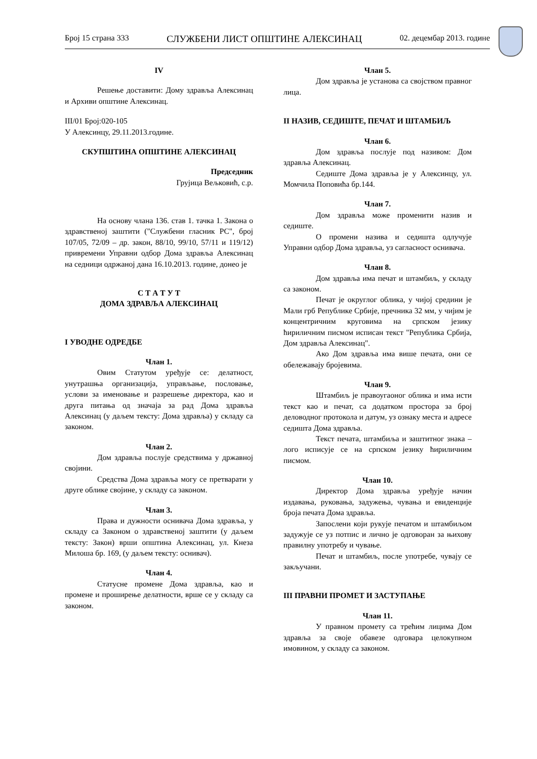Број 15 страна 333 СЛУЖБЕНИ ЛИСТ ОПШТИНЕ АЛЕКСИНАЦ 02. децембар 2013. године
IV
Решење доставити: Дому здравља Алексинац и Архиви општине Алексинац.
III/01 Број:020-105
У Алексинцу, 29.11.2013.године.
СКУПШТИНА ОПШТИНЕ АЛЕКСИНАЦ
Председник
Грујица Вељковић, с.р.
На основу члана 136. став 1. тачка 1. Закона о здравственој заштити ("Службени гласник РС", број 107/05, 72/09 – др. закон, 88/10, 99/10, 57/11 и 119/12) привремени Управни одбор Дома здравља Алексинац на седници одржаној дана 16.10.2013. године, донео је
С Т А Т У Т
ДОМА ЗДРАВЉА АЛЕКСИНАЦ
I УВОДНЕ ОДРЕДБЕ
Члан 1.
Овим Статутом уређује се: делатност, унутрашња организација, управљање, пословање, услови за именовање и разрешење директора, као и друга питања од значаја за рад Дома здравља Алексинац (у даљем тексту: Дома здравља) у складу са законом.
Члан 2.
Дом здравља послује средствима у државној својини.
Средства Дома здравља могу се претварати у друге облике својине, у складу са законом.
Члан 3.
Права и дужности оснивача Дома здравља, у складу са Законом о здравственој заштити (у даљем тексту: Закон) врши општина Алексинац, ул. Кнеза Милоша бр. 169, (у даљем тексту: оснивач).
Члан 4.
Статусне промене Дома здравља, као и промене и проширење делатности, врше се у складу са законом.
Члан 5.
Дом здравља је установа са својством правног лица.
II НАЗИВ, СЕДИШТЕ, ПЕЧАТ И ШТАМБИЉ
Члан 6.
Дом здравља послује под називом: Дом здравља Алексинац.
Седиште Дома здравља је у Алексинцу, ул. Момчила Поповића бр.144.
Члан 7.
Дом здравља може променити назив и седиште.
О промени назива и седишта одлучује Управни одбор Дома здравља, уз сагласност оснивача.
Члан 8.
Дом здравља има печат и штамбиљ, у складу са законом.
Печат је округлог облика, у чијој средини је Мали грб Републике Србије, пречника 32 мм, у чијим је концентричним круговима на српском језику ћириличним писмом исписан текст "Република Србија, Дом здравља Алексинац".
Ако Дом здравља има више печата, они се обележавају бројевима.
Члан 9.
Штамбиљ је правоугаоног облика и има исти текст као и печат, са додатком простора за број деловодног протокола и датум, уз ознаку места и адресе седишта Дома здравља.
Текст печата, штамбиља и заштитног знака – лого исписује се на српском језику ћириличним писмом.
Члан 10.
Директор Дома здравља уређује начин издавања, руковања, задужења, чувања и евиденције броја печата Дома здравља.
Запослени који рукује печатом и штамбиљом задужује се уз потпис и лично је одговоран за њихову правилну употребу и чување.
Печат и штамбиљ, после употребе, чувају се закључани.
III ПРАВНИ ПРОМЕТ И ЗАСТУПАЊЕ
Члан 11.
У правном промету са трећим лицима Дом здравља за своје обавезе одговара целокупном имовином, у складу са законом.